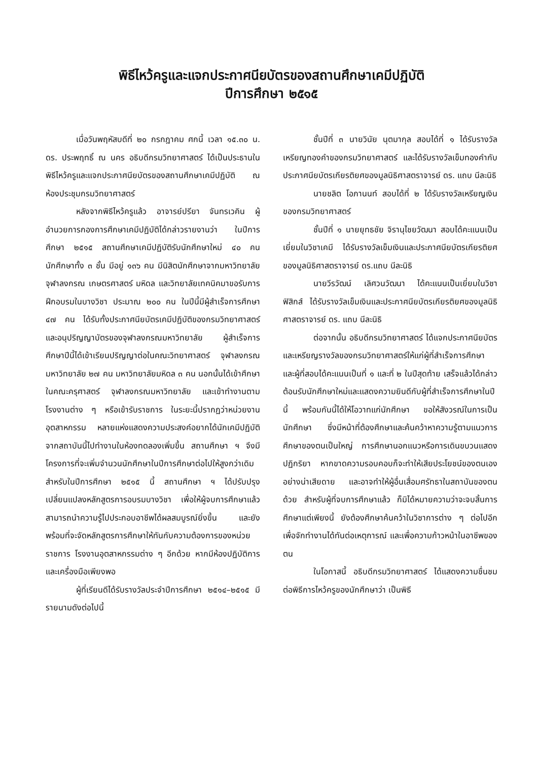พิธีไหว้ครูและแจกประกาศนียบัตรของสถานศึกษาเคมีปฏิบัติ
ปีการศึกษา ๒๕๑๕
เมื่อวันพฤหัสบดีที่ ๒๐ กรกฎาคม ศกนี้ เวลา ๑๕.๓๐ น. ดร. ประพฤทธิ์ ณ นคร อธิบดีกรมวิทยาศาสตร์ ได้เป็นประธานในพิธีไหว้ครูและแจกประกาศนียบัตรของสถานศึกษาเคมีปฏิบัติ ณ ห้องประชุมกรมวิทยาศาสตร์
หลังจากพิธีไหว้ครูแล้ว อาจารย์ปรียา จันทรเวคิน ผู้อำนวยการกองการศึกษาเคมีปฏิบัติได้กล่าวรายงานว่า ในปีการศึกษา ๒๕๑๕ สถานศึกษาเคมีปฏิบัติรับนักศึกษาใหม่ ๔๐ คน นักศึกษาทั้ง ๓ ชั้น มีอยู่ ๑๓๖ คน มีนิสิตนักศึกษาจากมหาวิทยาลัยจุฬาลงกรณ เกษตรศาสตร์ มหิดล และวิทยาลัยเทคนิคมาขอรับการฝึกอบรมในบางวิชา ประมาณ ๒๐๐ คน ในปีนี้มีผู้สำเร็จการศึกษา ๔๗ คน ได้รับทั้งประกาศนียบัตรเคมีปฏิบัติของกรมวิทยาศาสตร์ และอนุปริญญาบัตรของจุฬาลงกรณมหาวิทยาลัย ผู้สำเร็จการศึกษาปีนี้ได้เข้าเรียนปริญญาต่อในคณะวิทยาศาสตร์ จุฬาลงกรณมหาวิทยาลัย ๒๗ คน มหาวิทยาลัยมหิดล ๓ คน นอกนั้นได้เข้าศึกษาในคณะครุศาสตร์ จุฬาลงกรณมหาวิทยาลัย และเข้าทำงานตามโรงงานต่าง ๆ หรือเข้ารับราชการ ในระยะนี้ปรากฏว่าหน่วยงาน อุตสาหกรรม หลายแห่งแสดงความประสงค์อยากได้นักเคมีปฏิบัติจากสถาบันนี้ไปทำงานในห้องทดลองเพิ่มขึ้น สถานศึกษา ฯ จึงมีโครงการที่จะเพิ่มจำนวนนักศึกษาในปีการศึกษาต่อไปให้สูงกว่าเดิม สำหรับในปีการศึกษา ๒๕๑๕ นี้ สถานศึกษา ฯ ได้ปรับปรุงเปลี่ยนแปลงหลักสูตรการอบรมบางวิชา เพื่อให้ผู้จบการศึกษาแล้วสามารถนำความรู้ไปประกอบอาชีพได้ผลสมบูรณ์ยิ่งขึ้น และยังพร้อมที่จะจัดหลักสูตรการศึกษาให้ทันกับความต้องการของหน่วยราชการ โรงงานอุตสาหกรรมต่าง ๆ อีกด้วย หากมีห้องปฏิบัติการและเครื่องมือเพียงพอ
ผู้ที่เรียนดีได้รับรางวัลประจำปีการศึกษา ๒๕๑๔–๒๕๑๕ มีรายนามดังต่อไปนี้
ชั้นปีที่ ๓ นายวินัย นุตมากุล สอบได้ที่ ๑ ได้รับรางวัลเหรียญทองคำของกรมวิทยาศาสตร์ และได้รับรางวัลเข็มทองคำกับประกาศนียบัตรเกียรติยศของมูลนิธิศาสตราจารย์ ดร. แถบ นีละนิธิ
นายชลิต โอภานนท์ สอบได้ที่ ๒ ได้รับรางวัลเหรียญเงินของกรมวิทยาศาสตร์
ชั้นปีที่ ๑ นายยุทธชัย จิรานุไชยวัฒนา สอบได้คะแนนเป็นเยี่ยมในวิชาเคมี ได้รับรางวัลเข็มเงินและประกาศนียบัตรเกียรติยศของมูลนิธิศาสตราจารย์ ดร.แถบ นีละนิธิ
นายวีรวัฒน์ เลิศวนวัฒนา ได้คะแนนเป็นเยี่ยมในวิชาฟิสิกส์ ได้รับรางวัลเข็มเงินและประกาศนียบัตรเกียรติยศของมูลนิธิศาสตราจารย์ ดร. แถบ นีละนิธิ
ต่อจากนั้น อธิบดีกรมวิทยาศาสตร์ ได้แจกประกาศนียบัตรและเหรียญรางวัลของกรมวิทยาศาสตร์ให้แก่ผู้ที่สำเร็จการศึกษา และผู้ที่สอบได้คะแนนเป็นที่ ๑ และที่ ๒ ในปีสุดท้าย เสร็จแล้วได้กล่าวต้อนรับนักศึกษาใหม่และแสดงความยินดีกับผู้ที่สำเร็จการศึกษาในปีนี้ พร้อมกันนี้ได้ให้โอวาทแก่นักศึกษา ขอให้สังวรณ์ในการเป็นนักศึกษา ซึ่งมีหน้าที่ต้องศึกษาและค้นคว้าหาความรู้ตามแนวการศึกษาของตนเป็นใหญ่ การศึกษานอกแนวหรือการเดินขบวนแสดงปฏิกริยา หากขาดความรอบคอบก็จะทำให้เสียประโยชน์ของตนเอง อย่างน่าเสียดาย และอาจทำให้ผู้อื่นเสื่อมศรัทธาในสถาบันของตนด้วย สำหรับผู้ที่จบการศึกษาแล้ว ก็มิได้หมายความว่าจะจบสิ้นการศึกษาแต่เพียงนี้ ยังต้องศึกษาค้นคว้าในวิชาการต่าง ๆ ต่อไปอีก เพื่อจักทำงานได้ทันต่อเหตุการณ์ และเพื่อความก้าวหน้าในอาชีพของตน
ในโอกาสนี้ อธิบดีกรมวิทยาศาสตร์ ได้แสดงความชื่นชมต่อพิธีการไหว้ครูของนักศึกษาว่า เป็นพิธี